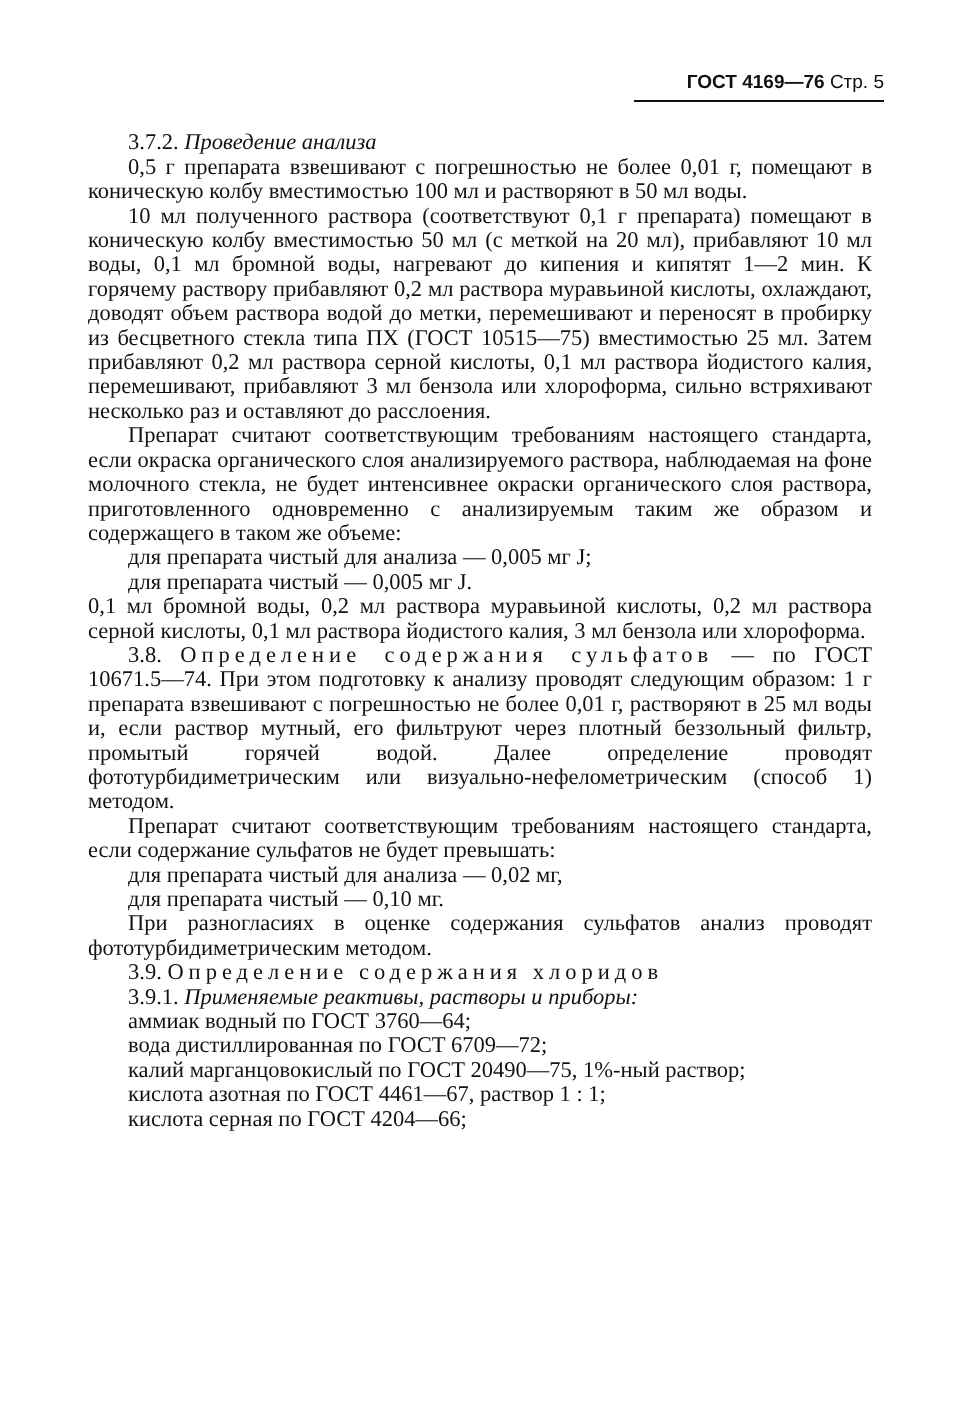ГОСТ 4169—76 Стр. 5
3.7.2. Проведение анализа
0,5 г препарата взвешивают с погрешностью не более 0,01 г, помещают в коническую колбу вместимостью 100 мл и растворяют в 50 мл воды.
10 мл полученного раствора (соответствуют 0,1 г препарата) помещают в коническую колбу вместимостью 50 мл (с меткой на 20 мл), прибавляют 10 мл воды, 0,1 мл бромной воды, нагревают до кипения и кипятят 1—2 мин. К горячему раствору прибавляют 0,2 мл раствора муравьиной кислоты, охлаждают, доводят объем раствора водой до метки, перемешивают и переносят в пробирку из бесцветного стекла типа ПХ (ГОСТ 10515—75) вместимостью 25 мл. Затем прибавляют 0,2 мл раствора серной кислоты, 0,1 мл раствора йодистого калия, перемешивают, прибавляют 3 мл бензола или хлороформа, сильно встряхивают несколько раз и оставляют до расслоения.
Препарат считают соответствующим требованиям настоящего стандарта, если окраска органического слоя анализируемого раствора, наблюдаемая на фоне молочного стекла, не будет интенсивнее окраски органического слоя раствора, приготовленного одновременно с анализируемым таким же образом и содержащего в таком же объеме:
для препарата чистый для анализа — 0,005 мг J;
для препарата чистый — 0,005 мг J.
0,1 мл бромной воды, 0,2 мл раствора муравьиной кислоты, 0,2 мл раствора серной кислоты, 0,1 мл раствора йодистого калия, 3 мл бензола или хлороформа.
3.8. Определение содержания сульфатов — по ГОСТ 10671.5—74. При этом подготовку к анализу проводят следующим образом: 1 г препарата взвешивают с погрешностью не более 0,01 г, растворяют в 25 мл воды и, если раствор мутный, его фильтруют через плотный беззольный фильтр, промытый горячей водой. Далее определение проводят фототурбидиметрическим или визуально-нефелометрическим (способ 1) методом.
Препарат считают соответствующим требованиям настоящего стандарта, если содержание сульфатов не будет превышать:
для препарата чистый для анализа — 0,02 мг,
для препарата чистый — 0,10 мг.
При разногласиях в оценке содержания сульфатов анализ проводят фототурбидиметрическим методом.
3.9. Определение содержания хлоридов
3.9.1. Применяемые реактивы, растворы и приборы:
аммиак водный по ГОСТ 3760—64;
вода дистиллированная по ГОСТ 6709—72;
калий марганцовокислый по ГОСТ 20490—75, 1%-ный раствор;
кислота азотная по ГОСТ 4461—67, раствор 1 : 1;
кислота серная по ГОСТ 4204—66;